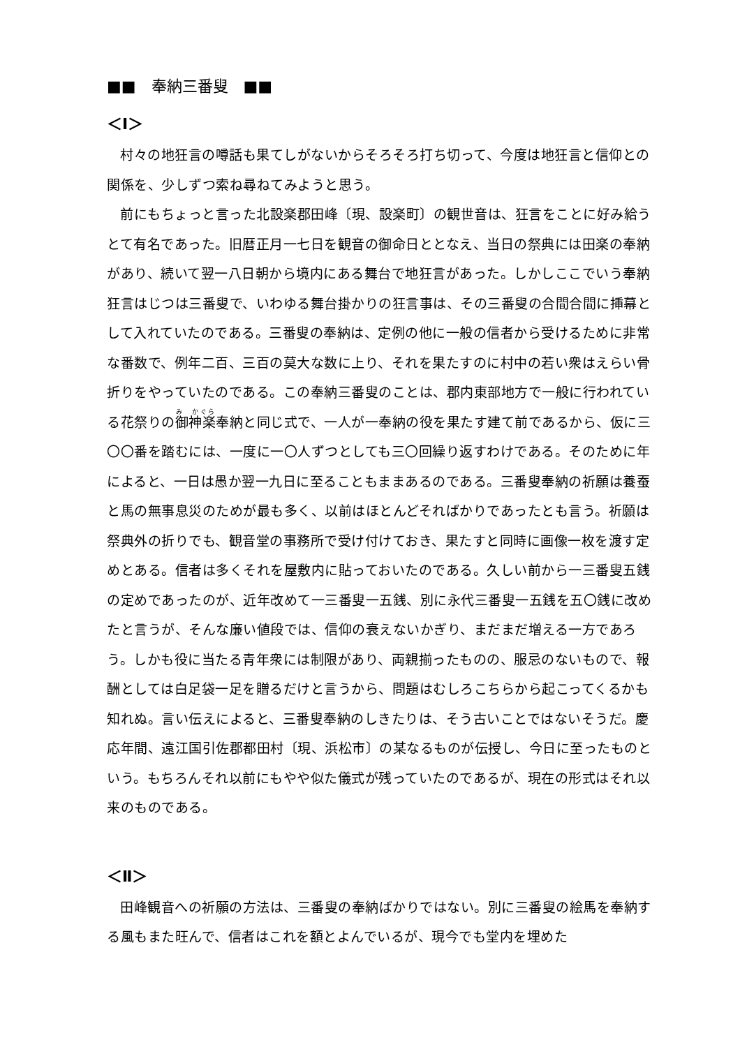■■　奉納三番叟　■■
＜Ⅰ＞
村々の地狂言の噂話も果てしがないからそろそろ打ち切って、今度は地狂言と信仰との関係を、少しずつ索ね尋ねてみようと思う。
前にもちょっと言った北設楽郡田峰〔現、設楽町〕の観世音は、狂言をことに好み給うとて有名であった。旧暦正月一七日を観音の御命日ととなえ、当日の祭典には田楽の奉納があり、続いて翌一八日朝から境内にある舞台で地狂言があった。しかしここでいう奉納狂言はじつは三番叟で、いわゆる舞台掛かりの狂言事は、その三番叟の合間合間に挿幕として入れていたのである。三番叟の奉納は、定例の他に一般の信者から受けるために非常な番数で、例年二百、三百の莫大な数に上り、それを果たすのに村中の若い衆はえらい骨折りをやっていたのである。この奉納三番叟のことは、郡内東部地方で一般に行われている花祭りの御神楽奉納と同じ式で、一人が一奉納の役を果たす建て前であるから、仮に三〇〇番を踏むには、一度に一〇人ずつとしても三〇回繰り返すわけである。そのために年によると、一日は愚か翌一九日に至ることもままあるのである。三番叟奉納の祈願は養蚕と馬の無事息災のためが最も多く、以前はほとんどそればかりであったとも言う。祈願は祭典外の折りでも、観音堂の事務所で受け付けておき、果たすと同時に画像一枚を渡す定めとある。信者は多くそれを屋敷内に貼っておいたのである。久しい前から一三番叟五銭の定めであったのが、近年改めて一三番叟一五銭、別に永代三番叟一五銭を五〇銭に改めたと言うが、そんな廉い値段では、信仰の衰えないかぎり、まだまだ増える一方であろう。しかも役に当たる青年衆には制限があり、両親揃ったものの、服忌のないもので、報酬としては白足袋一足を贈るだけと言うから、問題はむしろこちらから起こってくるかも知れぬ。言い伝えによると、三番叟奉納のしきたりは、そう古いことではないそうだ。慶応年間、遠江国引佐郡都田村〔現、浜松市〕の某なるものが伝授し、今日に至ったものという。もちろんそれ以前にもやや似た儀式が残っていたのであるが、現在の形式はそれ以来のものである。
＜Ⅱ＞
田峰観音への祈願の方法は、三番叟の奉納ばかりではない。別に三番叟の絵馬を奉納する風もまた旺んで、信者はこれを額とよんでいるが、現今でも堂内を埋めた